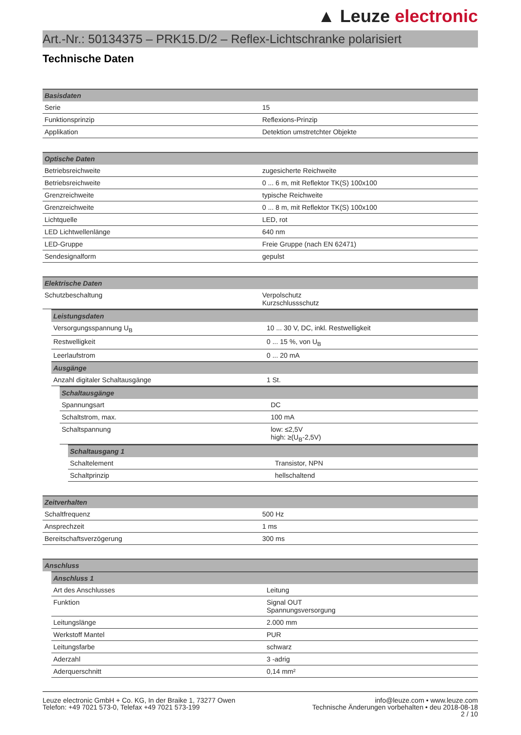▲ Leuze electronic
Art.-Nr.: 50134375 – PRK15.D/2 – Reflex-Lichtschranke polarisiert
Technische Daten
| Basisdaten | |
| --- | --- |
| Serie | 15 |
| Funktionsprinzip | Reflexions-Prinzip |
| Applikation | Detektion umstretchter Objekte |
| Optische Daten | |
| --- | --- |
| Betriebsreichweite | zugesicherte Reichweite |
| Betriebsreichweite | 0 ... 6 m, mit Reflektor TK(S) 100x100 |
| Grenzreichweite | typische Reichweite |
| Grenzreichweite | 0 ... 8 m, mit Reflektor TK(S) 100x100 |
| Lichtquelle | LED, rot |
| LED Lichtwellenlänge | 640 nm |
| LED-Gruppe | Freie Gruppe (nach EN 62471) |
| Sendesignalform | gepulst |
| Elektrische Daten | |
| --- | --- |
| Schutzbeschaltung | Verpolschutz Kurzschlussschutz |
| Leistungsdaten | |
| --- | --- |
| Versorgungsspannung U<sub>B</sub> | 10 ... 30 V, DC, inkl. Restwelligkeit |
| Restwelligkeit | 0 ... 15 %, von U<sub>B</sub> |
| Leerlaufstrom | 0 ... 20 mA |
| Ausgänge | |
| Anzahl digitaler Schaltausgänge | 1 St. |
| Schaltausgänge | |
| --- | --- |
| Spannungsart | DC |
| Schaltstrom, max. | 100 mA |
| Schaltspannung | low: ≤2,5V high: ≥(U<sub>B</sub>-2,5V) |
| Schaltausgang 1 | |
| --- | --- |
| Schaltelement | Transistor, NPN |
| Schaltprinzip | hellschaltend |
| Zeitverhalten | |
| --- | --- |
| Schaltfrequenz | 500 Hz |
| Ansprechzeit | 1 ms |
| Bereitschaftsverzögerung | 300 ms |
| Anschluss |
| --- |
| Anschluss 1 | |
| --- | --- |
| Art des Anschlusses | Leitung |
| Funktion | Signal OUT Spannungsversorgung |
| Leitungslänge | 2.000 mm |
| Werkstoff Mantel | PUR |
| Leitungsfarbe | schwarz |
| Aderzahl | 3 -adrig |
| Aderquerschnitt | 0,14 mm² |
Leuze electronic GmbH + Co. KG, In der Braike 1, 73277 Owen
Telefon: +49 7021 573-0, Telefax +49 7021 573-199
info@leuze.com • www.leuze.com
Technische Änderungen vorbehalten • deu 2018-08-18
2 / 10